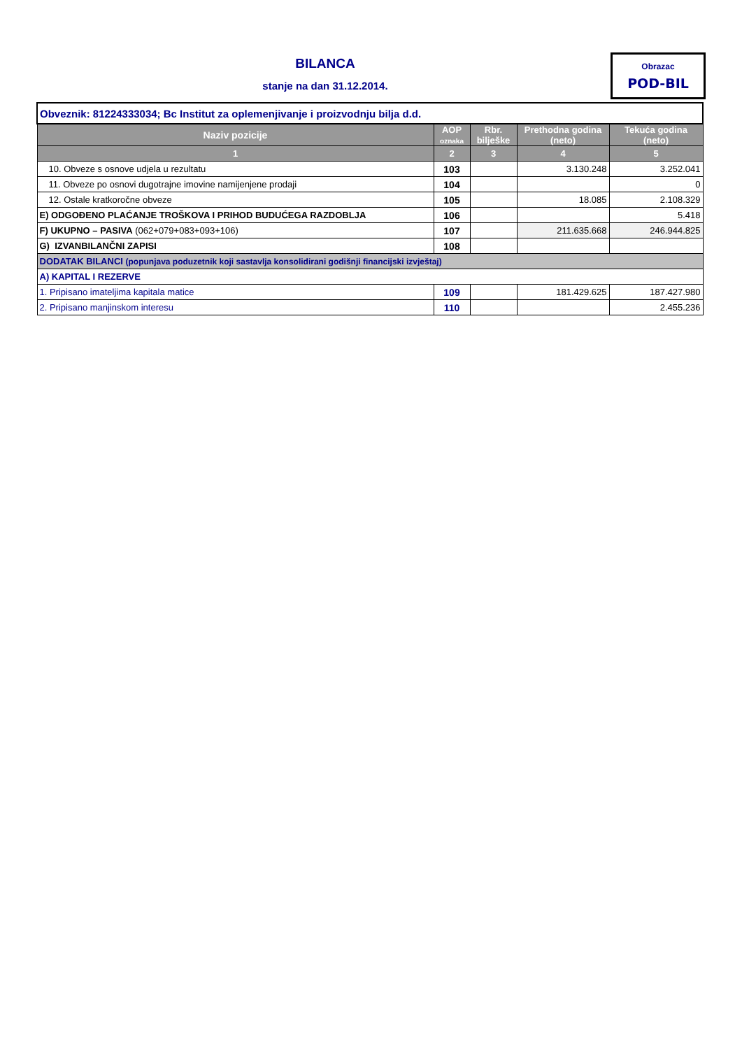BILANCA
stanje na dan 31.12.2014.
Obrazac
POD-BIL
| Obveznik: 81224333034; Bc Institut za oplemenjivanje i proizvodnju bilja d.d. | | | | |
| Naziv pozicije | AOP oznaka | Rbr. bilješke | Prethodna godina (neto) | Tekuća godina (neto) |
| 1 | 2 | 3 | 4 | 5 |
| 10. Obveze s osnove udjela u rezultatu | 103 | | 3.130.248 | 3.252.041 |
| 11. Obveze po osnovi dugotrajne imovine namijenjene prodaji | 104 | | | 0 |
| 12. Ostale kratkoročne obveze | 105 | | 18.085 | 2.108.329 |
| E) ODGOĐENO PLAĆANJE TROŠKOVA I PRIHOD BUDUĆEGA RAZDOBLJA | 106 | | | 5.418 |
| F) UKUPNO – PASIVA (062+079+083+093+106) | 107 | | 211.635.668 | 246.944.825 |
| G) IZVANBILANČNI ZAPISI | 108 | | | |
| DODATAK BILANCI (popunjava poduzetnik koji sastavlja konsolidirani godišnji financijski izvještaj) | | | | |
| A) KAPITAL I REZERVE | | | | |
| 1. Pripisano imateljima kapitala matice | 109 | | 181.429.625 | 187.427.980 |
| 2. Pripisano manjinskom interesu | 110 | | | 2.455.236 |